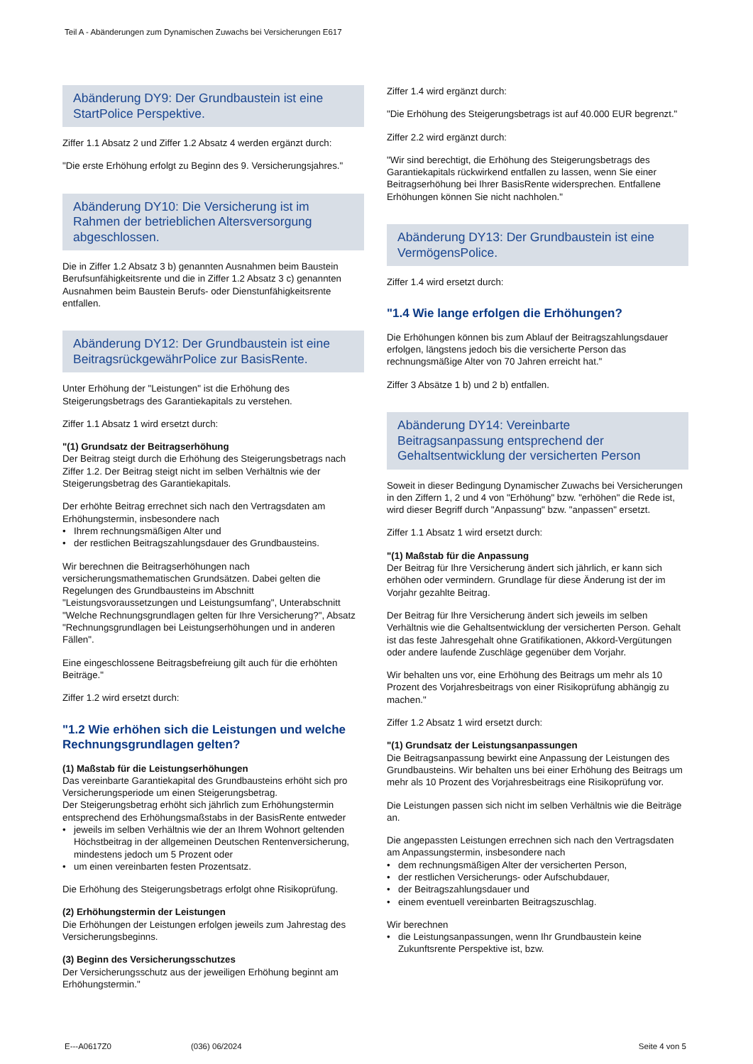Teil A - Abänderungen zum Dynamischen Zuwachs bei Versicherungen E617
Abänderung DY9: Der Grundbaustein ist eine StartPolice Perspektive.
Ziffer 1.1 Absatz 2 und Ziffer 1.2 Absatz 4 werden ergänzt durch:
"Die erste Erhöhung erfolgt zu Beginn des 9. Versicherungsjahres."
Abänderung DY10: Die Versicherung ist im Rahmen der betrieblichen Altersversorgung abgeschlossen.
Die in Ziffer 1.2 Absatz 3 b) genannten Ausnahmen beim Baustein Berufsunfähigkeitsrente und die in Ziffer 1.2 Absatz 3 c) genannten Ausnahmen beim Baustein Berufs- oder Dienstunfähigkeitsrente entfallen.
Abänderung DY12: Der Grundbaustein ist eine BeitragsrückgewährPolice zur BasisRente.
Unter Erhöhung der "Leistungen" ist die Erhöhung des Steigerungsbetrags des Garantiekapitals zu verstehen.
Ziffer 1.1 Absatz 1 wird ersetzt durch:
"(1) Grundsatz der Beitragserhöhung
Der Beitrag steigt durch die Erhöhung des Steigerungsbetrags nach Ziffer 1.2. Der Beitrag steigt nicht im selben Verhältnis wie der Steigerungsbetrag des Garantiekapitals.
Der erhöhte Beitrag errechnet sich nach den Vertragsdaten am Erhöhungstermin, insbesondere nach
• Ihrem rechnungsmäßigen Alter und
• der restlichen Beitragszahlungsdauer des Grundbausteins.
Wir berechnen die Beitragserhöhungen nach versicherungsmathematischen Grundsätzen. Dabei gelten die Regelungen des Grundbausteins im Abschnitt "Leistungsvoraussetzungen und Leistungsumfang", Unterabschnitt "Welche Rechnungsgrundlagen gelten für Ihre Versicherung?", Absatz "Rechnungsgrundlagen bei Leistungserhöhungen und in anderen Fällen".
Eine eingeschlossene Beitragsbefreiung gilt auch für die erhöhten Beiträge."
Ziffer 1.2 wird ersetzt durch:
"1.2 Wie erhöhen sich die Leistungen und welche Rechnungsgrundlagen gelten?
(1) Maßstab für die Leistungserhöhungen
Das vereinbarte Garantiekapital des Grundbausteins erhöht sich pro Versicherungsperiode um einen Steigerungsbetrag.
Der Steigerungsbetrag erhöht sich jährlich zum Erhöhungstermin entsprechend des Erhöhungsmaßstabs in der BasisRente entweder
• jeweils im selben Verhältnis wie der an Ihrem Wohnort geltenden Höchstbeitrag in der allgemeinen Deutschen Rentenversicherung, mindestens jedoch um 5 Prozent oder
• um einen vereinbarten festen Prozentsatz.
Die Erhöhung des Steigerungsbetrags erfolgt ohne Risikoprüfung.
(2) Erhöhungstermin der Leistungen
Die Erhöhungen der Leistungen erfolgen jeweils zum Jahrestag des Versicherungsbeginns.
(3) Beginn des Versicherungsschutzes
Der Versicherungsschutz aus der jeweiligen Erhöhung beginnt am Erhöhungstermin."
Ziffer 1.4 wird ergänzt durch:
"Die Erhöhung des Steigerungsbetrags ist auf 40.000 EUR begrenzt."
Ziffer 2.2 wird ergänzt durch:
"Wir sind berechtigt, die Erhöhung des Steigerungsbetrags des Garantiekapitals rückwirkend entfallen zu lassen, wenn Sie einer Beitragserhöhung bei Ihrer BasisRente widersprechen. Entfallene Erhöhungen können Sie nicht nachholen."
Abänderung DY13: Der Grundbaustein ist eine VermögensPolice.
Ziffer 1.4 wird ersetzt durch:
"1.4 Wie lange erfolgen die Erhöhungen?
Die Erhöhungen können bis zum Ablauf der Beitragszahlungsdauer erfolgen, längstens jedoch bis die versicherte Person das rechnungsmäßige Alter von 70 Jahren erreicht hat."
Ziffer 3 Absätze 1 b) und 2 b) entfallen.
Abänderung DY14: Vereinbarte Beitragsanpassung entsprechend der Gehaltsentwicklung der versicherten Person
Soweit in dieser Bedingung Dynamischer Zuwachs bei Versicherungen in den Ziffern 1, 2 und 4 von "Erhöhung" bzw. "erhöhen" die Rede ist, wird dieser Begriff durch "Anpassung" bzw. "anpassen" ersetzt.
Ziffer 1.1 Absatz 1 wird ersetzt durch:
"(1) Maßstab für die Anpassung
Der Beitrag für Ihre Versicherung ändert sich jährlich, er kann sich erhöhen oder vermindern. Grundlage für diese Änderung ist der im Vorjahr gezahlte Beitrag.
Der Beitrag für Ihre Versicherung ändert sich jeweils im selben Verhältnis wie die Gehaltsentwicklung der versicherten Person. Gehalt ist das feste Jahresgehalt ohne Gratifikationen, Akkord-Vergütungen oder andere laufende Zuschläge gegenüber dem Vorjahr.
Wir behalten uns vor, eine Erhöhung des Beitrags um mehr als 10 Prozent des Vorjahresbeitrags von einer Risikoprüfung abhängig zu machen."
Ziffer 1.2 Absatz 1 wird ersetzt durch:
"(1) Grundsatz der Leistungsanpassungen
Die Beitragsanpassung bewirkt eine Anpassung der Leistungen des Grundbausteins. Wir behalten uns bei einer Erhöhung des Beitrags um mehr als 10 Prozent des Vorjahresbeitrags eine Risikoprüfung vor.
Die Leistungen passen sich nicht im selben Verhältnis wie die Beiträge an.
Die angepassten Leistungen errechnen sich nach den Vertragsdaten am Anpassungstermin, insbesondere nach
• dem rechnungsmäßigen Alter der versicherten Person,
• der restlichen Versicherungs- oder Aufschubdauer,
• der Beitragszahlungsdauer und
• einem eventuell vereinbarten Beitragszuschlag.
Wir berechnen
• die Leistungsanpassungen, wenn Ihr Grundbaustein keine Zukunftsrente Perspektive ist, bzw.
E---A0617Z0 (036) 06/2024 Seite 4 von 5